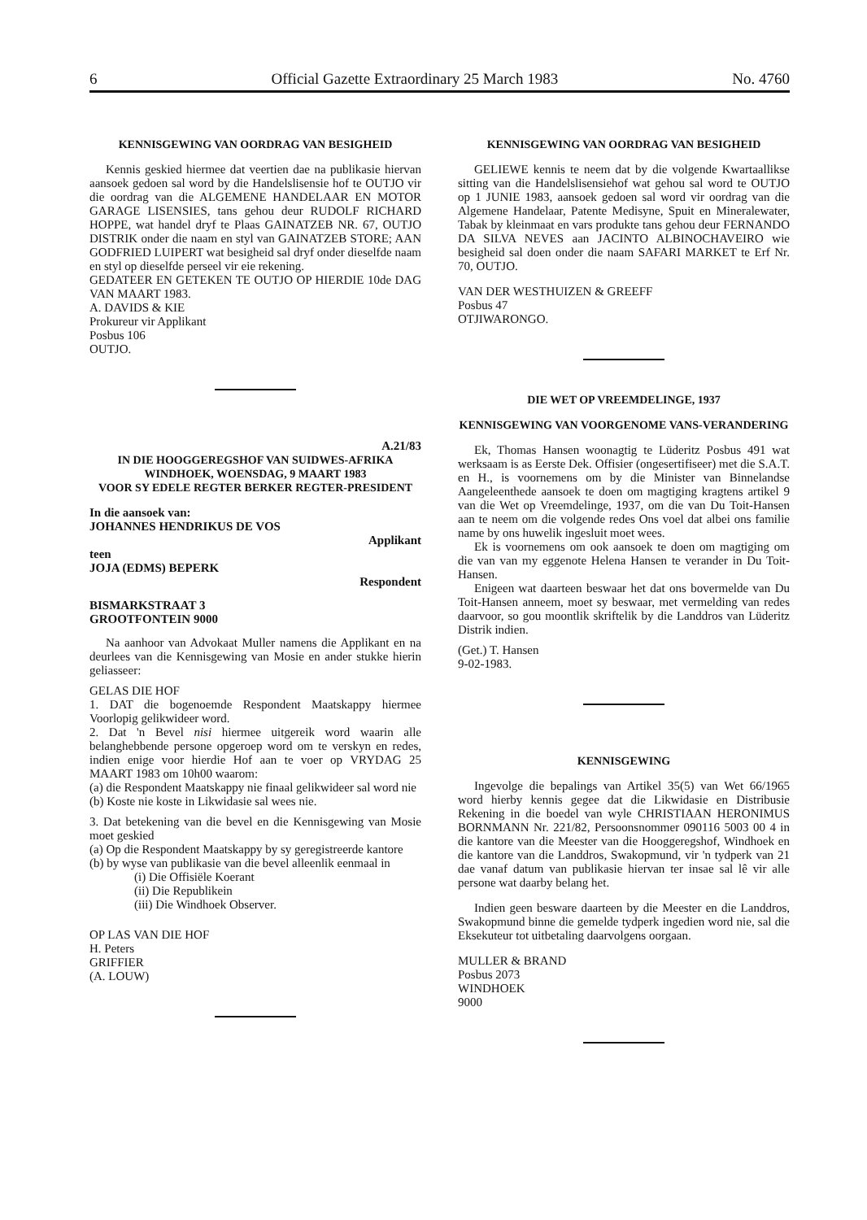6 Official Gazette Extraordinary 25 March 1983 No. 4760
KENNISGEWING VAN OORDRAG VAN BESIGHEID
Kennis geskied hiermee dat veertien dae na publikasie hiervan aansoek gedoen sal word by die Handelslisensie hof te OUTJO vir die oordrag van die ALGEMENE HANDELAAR EN MOTOR GARAGE LISENSIES, tans gehou deur RUDOLF RICHARD HOPPE, wat handel dryf te Plaas GAINATZEB NR. 67, OUTJO DISTRIK onder die naam en styl van GAINATZEB STORE; AAN GODFRIED LUIPERT wat besigheid sal dryf onder dieselfde naam en styl op dieselfde perseel vir eie rekening.
GEDATEER EN GETEKEN TE OUTJO OP HIERDIE 10de DAG VAN MAART 1983.
A. DAVIDS & KIE
Prokureur vir Applikant
Posbus 106
OUTJO.
A.21/83
IN DIE HOOGGEREGSHOF VAN SUIDWES-AFRIKA
WINDHOEK, WOENSDAG, 9 MAART 1983
VOOR SY EDELE REGTER BERKER REGTER-PRESIDENT
In die aansoek van:
JOHANNES HENDRIKUS DE VOS
Applikant
teen
JOJA (EDMS) BEPERK
Respondent
BISMARKSTRAAT 3
GROOTFONTEIN 9000
Na aanhoor van Advokaat Muller namens die Applikant en na deurlees van die Kennisgewing van Mosie en ander stukke hierin geliasseer:
GELAS DIE HOF
1. DAT die bogenoemde Respondent Maatskappy hiermee Voorlopig gelikwideer word.
2. Dat 'n Bevel nisi hiermee uitgereik word waarin alle belanghebbende persone opgeroep word om te verskyn en redes, indien enige voor hierdie Hof aan te voer op VRYDAG 25 MAART 1983 om 10h00 waarom:
(a) die Respondent Maatskappy nie finaal gelikwideer sal word nie
(b) Koste nie koste in Likwidasie sal wees nie.
3. Dat betekening van die bevel en die Kennisgewing van Mosie moet geskied
(a) Op die Respondent Maatskappy by sy geregistreerde kantore
(b) by wyse van publikasie van die bevel alleenlik eenmaal in
(i) Die Offisiële Koerant
(ii) Die Republikein
(iii) Die Windhoek Observer.
OP LAS VAN DIE HOF
H. Peters
GRIFFIER
(A. LOUW)
KENNISGEWING VAN OORDRAG VAN BESIGHEID
GELIEWE kennis te neem dat by die volgende Kwartaallikse sitting van die Handelslisensiehof wat gehou sal word te OUTJO op 1 JUNIE 1983, aansoek gedoen sal word vir oordrag van die Algemene Handelaar, Patente Medisyne, Spuit en Mineralewater, Tabak by kleinmaat en vars produkte tans gehou deur FERNANDO DA SILVA NEVES aan JACINTO ALBINOCHAVEIRO wie besigheid sal doen onder die naam SAFARI MARKET te Erf Nr. 70, OUTJO.
VAN DER WESTHUIZEN & GREEFF
Posbus 47
OTJIWARONGO.
DIE WET OP VREEMDELINGE, 1937
KENNISGEWING VAN VOORGENOME VANS-VERANDERING
Ek, Thomas Hansen woonagtig te Lüderitz Posbus 491 wat werksaam is as Eerste Dek. Offisier (ongesertifiseer) met die S.A.T. en H., is voornemens om by die Minister van Binnelandse Aangeleenthede aansoek te doen om magtiging kragtens artikel 9 van die Wet op Vreemdelinge, 1937, om die van Du Toit-Hansen aan te neem om die volgende redes Ons voel dat albei ons familie name by ons huwelik ingesluit moet wees.
Ek is voornemens om ook aansoek te doen om magtiging om die van van my eggenote Helena Hansen te verander in Du Toit-Hansen.
Enigeen wat daarteen beswaar het dat ons bovermelde van Du Toit-Hansen anneem, moet sy beswaar, met vermelding van redes daarvoor, so gou moontlik skriftelik by die Landdros van Lüderitz Distrik indien.
(Get.) T. Hansen
9-02-1983.
KENNISGEWING
Ingevolge die bepalings van Artikel 35(5) van Wet 66/1965 word hierby kennis gegee dat die Likwidasie en Distribusie Rekening in die boedel van wyle CHRISTIAAN HERONIMUS BORNMANN Nr. 221/82, Persoonsnommer 090116 5003 00 4 in die kantore van die Meester van die Hooggeregshof, Windhoek en die kantore van die Landdros, Swakopmund, vir 'n tydperk van 21 dae vanaf datum van publikasie hiervan ter insae sal lê vir alle persone wat daarby belang het.
Indien geen besware daarteen by die Meester en die Landdros, Swakopmund binne die gemelde tydperk ingedien word nie, sal die Eksekuteur tot uitbetaling daarvolgens oorgaan.
MULLER & BRAND
Posbus 2073
WINDHOEK
9000